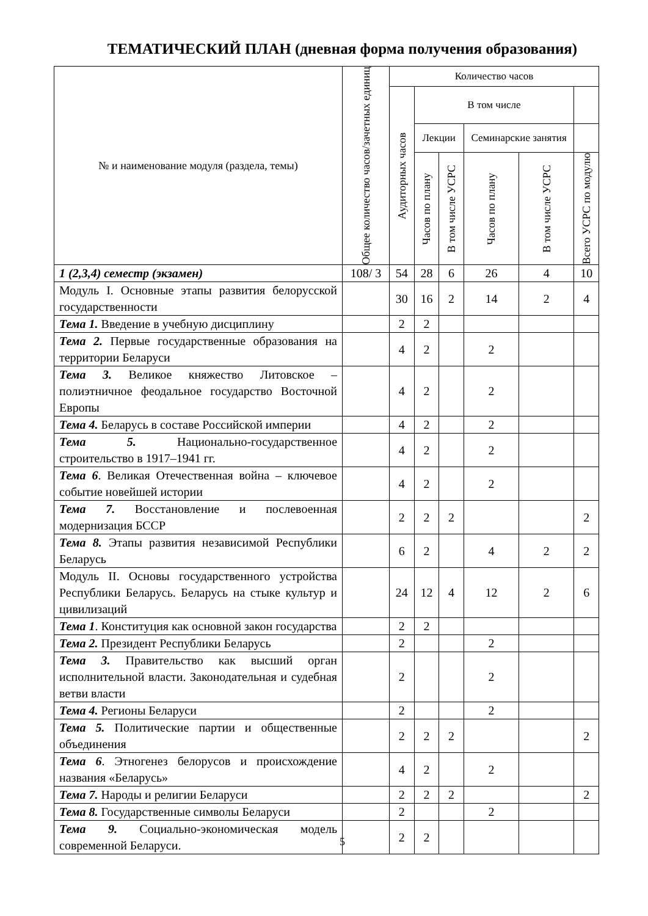ТЕМАТИЧЕСКИЙ ПЛАН (дневная форма получения образования)
| № и наименование модуля (раздела, темы) | Общее количество часов/зачетных единиц | Количество часов | | | | | |
| --- | --- | --- | --- | --- | --- | --- | --- |
| | | Аудиторных часов | В том числе | | | | |
| | | | Лекции | | Семинарские занятия | | |
| | | | Часов по плану | В том числе УСРС | Часов по плану | В том числе УСРС | Всего УСРС по модулю |
| 1 (2,3,4) семестр (экзамен) | 108/ 3 | 54 | 28 | 6 | 26 | 4 | 10 |
| Модуль I. Основные этапы развития белорусской государственности | | 30 | 16 | 2 | 14 | 2 | 4 |
| Тема 1. Введение в учебную дисциплину | | 2 | 2 | | | | |
| Тема 2. Первые государственные образования на территории Беларуси | | 4 | 2 | | 2 | | |
| Тема 3. Великое княжество Литовское – полиэтничное феодальное государство Восточной Европы | | 4 | 2 | | 2 | | |
| Тема 4. Беларусь в составе Российской империи | | 4 | 2 | | 2 | | |
| Тема 5. Национально-государственное строительство в 1917–1941 гг. | | 4 | 2 | | 2 | | |
| Тема 6 . Великая Отечественная война – ключевое событие новейшей истории | | 4 | 2 | | 2 | | |
| Тема 7. Восстановление и послевоенная модернизация БССР | | 2 | 2 | 2 | | | 2 |
| Тема 8. Этапы развития независимой Республики Беларусь | | 6 | 2 | | 4 | 2 | 2 |
| Модуль II. Основы государственного устройства Республики Беларусь. Беларусь на стыке культур и цивилизаций | | 24 | 12 | 4 | 12 | 2 | 6 |
| Тема 1 . Конституция как основной закон государства | | 2 | 2 | | | | |
| Тема 2. Президент Республики Беларусь | | 2 | | | 2 | | |
| Тема 3. Правительство как высший орган исполнительной власти. Законодательная и судебная ветви власти | | 2 | | | 2 | | |
| Тема 4. Регионы Беларуси | | 2 | | | 2 | | |
| Тема 5. Политические партии и общественные объединения | | 2 | 2 | 2 | | | 2 |
| Тема 6 . Этногенез белорусов и происхождение названия «Беларусь» | | 4 | 2 | | 2 | | |
| Тема 7. Народы и религии Беларуси | | 2 | 2 | 2 | | | 2 |
| Тема 8. Государственные символы Беларуси | | 2 | | | 2 | | |
| Тема 9. Социально-экономическая модель современной Беларуси. | | 2 | 2 | | | | |
5